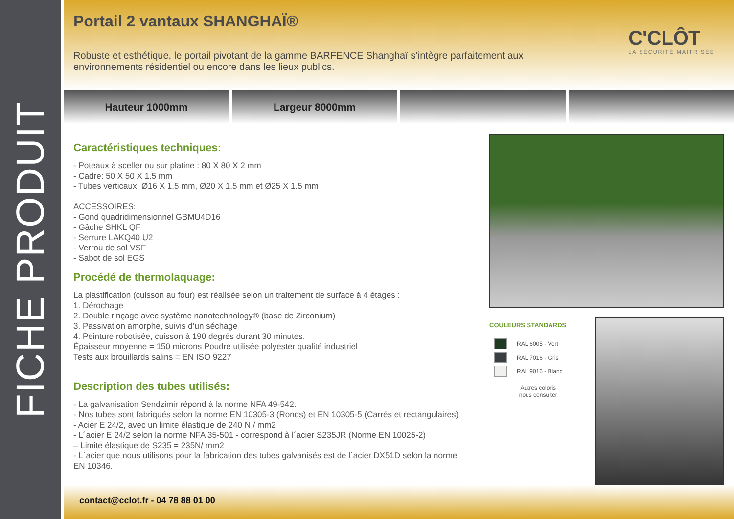FICHE PRODUIT
Portail 2 vantaux SHANGHAÏ®
C'CLÔT
LA SÉCURITÉ MAÎTRISÉE
Robuste et esthétique, le portail pivotant de la gamme BARFENCE Shanghaï s’intègre parfaitement aux environnements résidentiel ou encore dans les lieux publics.
Hauteur 1000mm Largeur 8000mm
Caractéristiques techniques:
- Poteaux à sceller ou sur platine : 80 X 80 X 2 mm
- Cadre: 50 X 50 X 1.5 mm
- Tubes verticaux: Ø16 X 1.5 mm, Ø20 X 1.5 mm et Ø25 X 1.5 mm
ACCESSOIRES:
- Gond quadridimensionnel GBMU4D16
- Gâche SHKL QF
- Serrure LAKQ40 U2
- Verrou de sol VSF
- Sabot de sol EGS
Procédé de thermolaquage:
La plastification (cuisson au four) est réalisée selon un traitement de surface à 4 étages :
1. Dérochage
2. Double rinçage avec système nanotechnology® (base de Zirconium)
3. Passivation amorphe, suivis d’un séchage
4. Peinture robotisée, cuisson à 190 degrés durant 30 minutes.
Épaisseur moyenne = 150 microns Poudre utilisée polyester qualité industriel
Tests aux brouillards salins = EN ISO 9227
Description des tubes utilisés:
- La galvanisation Sendzimir répond à la norme NFA 49-542.
- Nos tubes sont fabriqués selon la norme EN 10305-3 (Ronds) et EN 10305-5 (Carrés et rectangulaires)
- Acier E 24/2, avec un limite élastique de 240 N / mm2
- L´acier E 24/2 selon la norme NFA 35-501 - correspond à l´acier S235JR (Norme EN 10025-2)
– Limite élastique de S235 = 235N/ mm2
- L´acier que nous utilisons pour la fabrication des tubes galvanisés est de l´acier DX51D selon la norme EN 10346.
COULEURS STANDARDS
RAL 6005 - Vert
RAL 7016 - Gris
RAL 9016 - Blanc
Autres coloris
nous consulter
contact@cclot.fr - 04 78 88 01 00